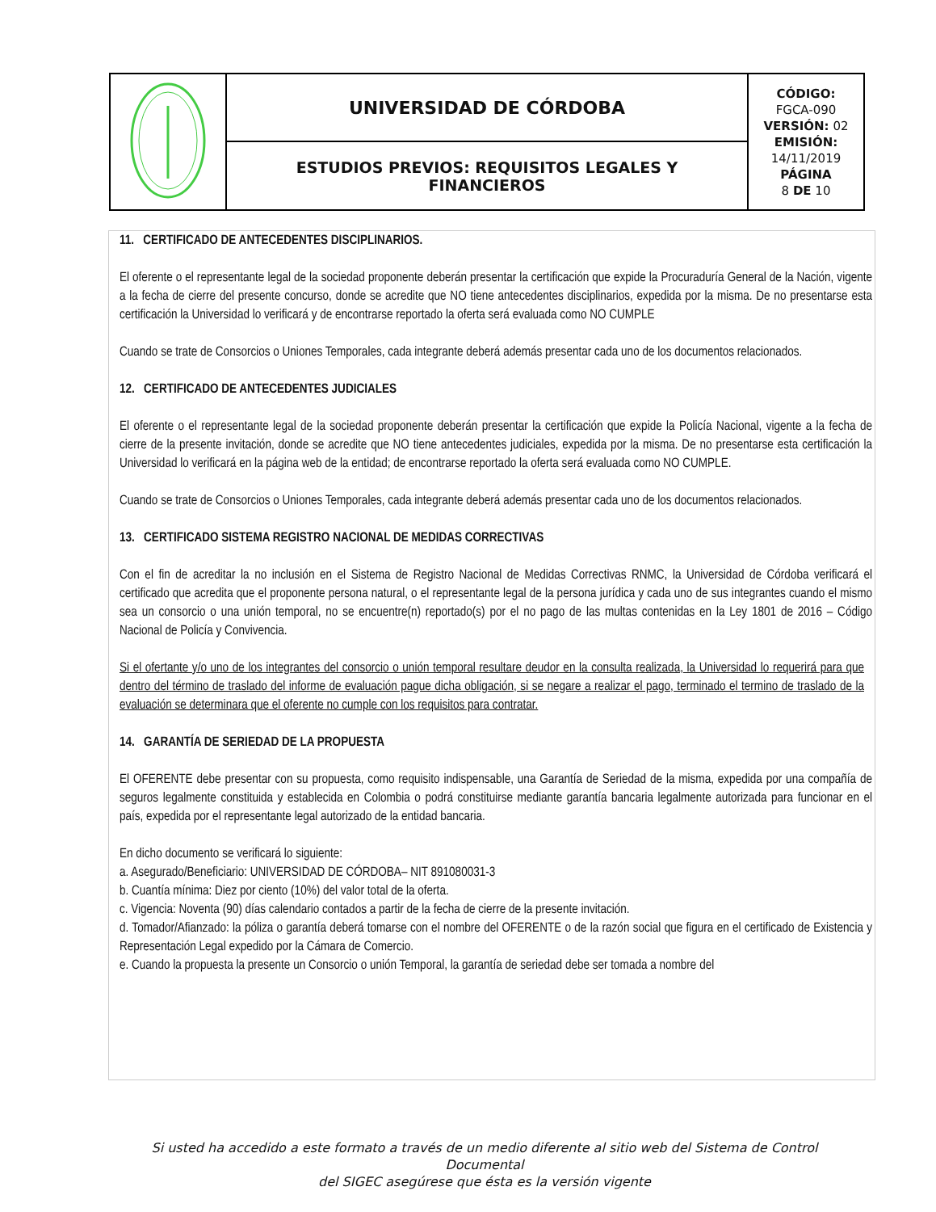| | UNIVERSIDAD DE CÓRDOBA | CÓDIGO: FGCA-090 VERSIÓN: 02 EMISIÓN: 14/11/2019 PÁGINA 8 DE 10 |
| | ESTUDIOS PREVIOS: REQUISITOS LEGALES Y FINANCIEROS | |
11. CERTIFICADO DE ANTECEDENTES DISCIPLINARIOS.
El oferente o el representante legal de la sociedad proponente deberán presentar la certificación que expide la Procuraduría General de la Nación, vigente a la fecha de cierre del presente concurso, donde se acredite que NO tiene antecedentes disciplinarios, expedida por la misma. De no presentarse esta certificación la Universidad lo verificará y de encontrarse reportado la oferta será evaluada como NO CUMPLE
Cuando se trate de Consorcios o Uniones Temporales, cada integrante deberá además presentar cada uno de los documentos relacionados.
12. CERTIFICADO DE ANTECEDENTES JUDICIALES
El oferente o el representante legal de la sociedad proponente deberán presentar la certificación que expide la Policía Nacional, vigente a la fecha de cierre de la presente invitación, donde se acredite que NO tiene antecedentes judiciales, expedida por la misma. De no presentarse esta certificación la Universidad lo verificará en la página web de la entidad; de encontrarse reportado la oferta será evaluada como NO CUMPLE.
Cuando se trate de Consorcios o Uniones Temporales, cada integrante deberá además presentar cada uno de los documentos relacionados.
13. CERTIFICADO SISTEMA REGISTRO NACIONAL DE MEDIDAS CORRECTIVAS
Con el fin de acreditar la no inclusión en el Sistema de Registro Nacional de Medidas Correctivas RNMC, la Universidad de Córdoba verificará el certificado que acredita que el proponente persona natural, o el representante legal de la persona jurídica y cada uno de sus integrantes cuando el mismo sea un consorcio o una unión temporal, no se encuentre(n) reportado(s) por el no pago de las multas contenidas en la Ley 1801 de 2016 – Código Nacional de Policía y Convivencia.
Si el ofertante y/o uno de los integrantes del consorcio o unión temporal resultare deudor en la consulta realizada, la Universidad lo requerirá para que dentro del término de traslado del informe de evaluación pague dicha obligación, si se negare a realizar el pago, terminado el termino de traslado de la evaluación se determinara que el oferente no cumple con los requisitos para contratar.
14. GARANTÍA DE SERIEDAD DE LA PROPUESTA
El OFERENTE debe presentar con su propuesta, como requisito indispensable, una Garantía de Seriedad de la misma, expedida por una compañía de seguros legalmente constituida y establecida en Colombia o podrá constituirse mediante garantía bancaria legalmente autorizada para funcionar en el país, expedida por el representante legal autorizado de la entidad bancaria.
En dicho documento se verificará lo siguiente:
a. Asegurado/Beneficiario: UNIVERSIDAD DE CÓRDOBA– NIT 891080031-3
b. Cuantía mínima: Diez por ciento (10%) del valor total de la oferta.
c. Vigencia: Noventa (90) días calendario contados a partir de la fecha de cierre de la presente invitación.
d. Tomador/Afianzado: la póliza o garantía deberá tomarse con el nombre del OFERENTE o de la razón social que figura en el certificado de Existencia y Representación Legal expedido por la Cámara de Comercio.
e. Cuando la propuesta la presente un Consorcio o unión Temporal, la garantía de seriedad debe ser tomada a nombre del
Si usted ha accedido a este formato a través de un medio diferente al sitio web del Sistema de Control Documental
del SIGEC asegúrese que ésta es la versión vigente